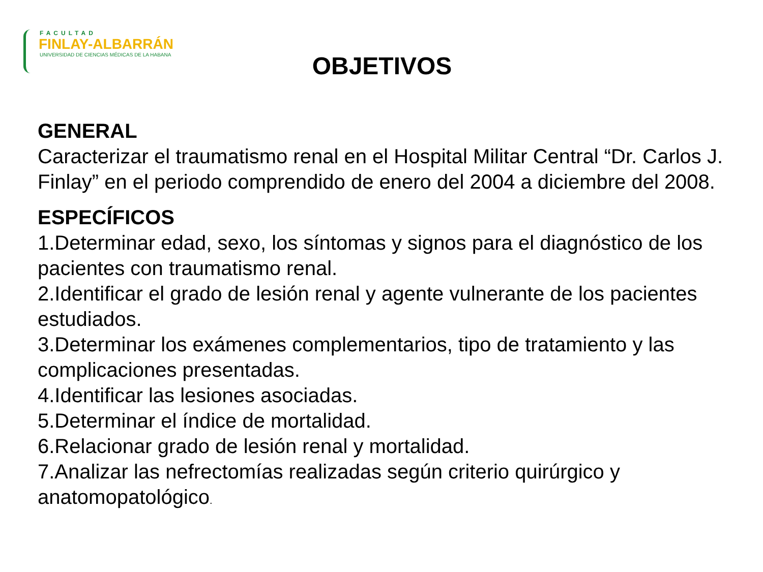FACULTAD
FINLAY-ALBARRÁN
UNIVERSIDAD DE CIENCIAS MÉDICAS DE LA HABANA
OBJETIVOS
GENERAL
Caracterizar el traumatismo renal en el Hospital Militar Central “Dr. Carlos J. Finlay” en el periodo comprendido de enero del 2004 a diciembre del 2008.
ESPECÍFICOS
1.Determinar edad, sexo, los síntomas y signos para el diagnóstico de los pacientes con traumatismo renal.
2.Identificar el grado de lesión renal y agente vulnerante de los pacientes estudiados.
3.Determinar los exámenes complementarios, tipo de tratamiento y las complicaciones presentadas.
4.Identificar las lesiones asociadas.
5.Determinar el índice de mortalidad.
6.Relacionar grado de lesión renal y mortalidad.
7.Analizar las nefrectomías realizadas según criterio quirúrgico y anatomopatológico.